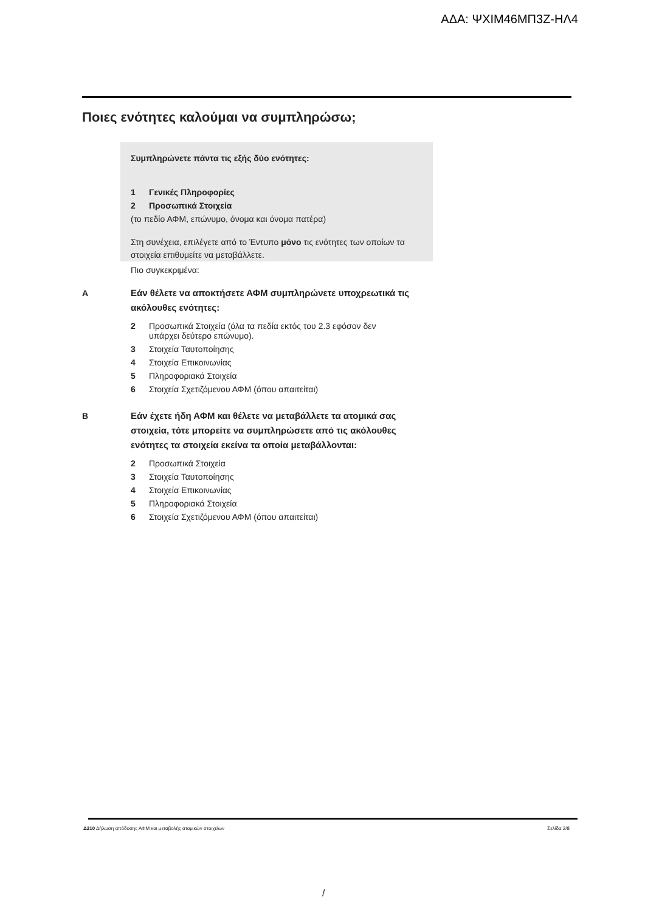ΑΔΑ: ΨΧΙΜ46ΜΠ3Ζ-ΗΛ4
Ποιες ενότητες καλούμαι να συμπληρώσω;
Συμπληρώνετε πάντα τις εξής δύο ενότητες:
1 Γενικές Πληροφορίες
2 Προσωπικά Στοιχεία
(το πεδίο ΑΦΜ, επώνυμο, όνομα και όνομα πατέρα)
Στη συνέχεια, επιλέγετε από το Έντυπο μόνο τις ενότητες των οποίων τα στοιχεία επιθυμείτε να μεταβάλλετε.
Πιο συγκεκριμένα:
A
Εάν θέλετε να αποκτήσετε ΑΦΜ συμπληρώνετε υποχρεωτικά τις ακόλουθες ενότητες:
2 Προσωπικά Στοιχεία (όλα τα πεδία εκτός του 2.3 εφόσον δεν
υπάρχει δεύτερο επώνυμο).
3 Στοιχεία Ταυτοποίησης
4 Στοιχεία Επικοινωνίας
5 Πληροφοριακά Στοιχεία
6 Στοιχεία Σχετιζόμενου ΑΦΜ (όπου απαιτείται)
B
Εάν έχετε ήδη ΑΦΜ και θέλετε να μεταβάλλετε τα ατομικά σας στοιχεία, τότε μπορείτε να συμπληρώσετε από τις ακόλουθες ενότητες τα στοιχεία εκείνα τα οποία μεταβάλλονται:
2 Προσωπικά Στοιχεία
3 Στοιχεία Ταυτοποίησης
4 Στοιχεία Επικοινωνίας
5 Πληροφοριακά Στοιχεία
6 Στοιχεία Σχετιζόμενου ΑΦΜ (όπου απαιτείται)
Δ210 Δήλωση απόδοσης ΑΦΜ και μεταβολής ατομικών στοιχείων Σελίδα 2/8
/